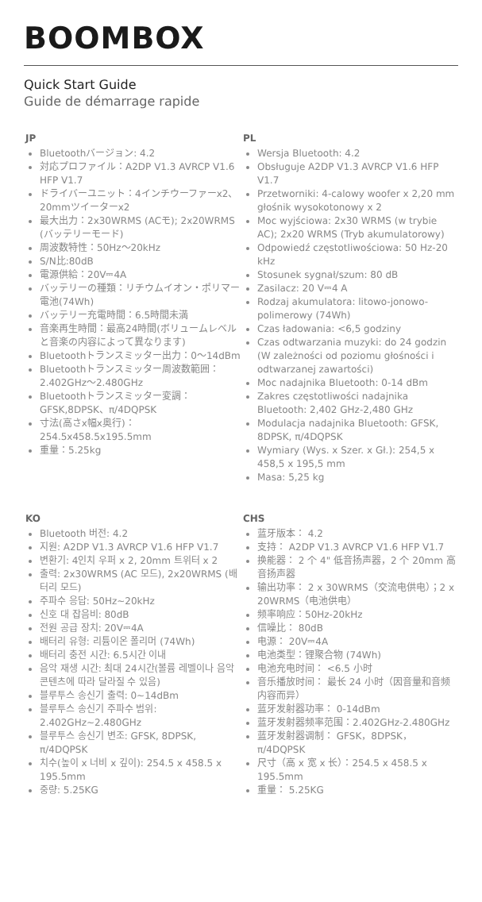BOOMBOX
Quick Start Guide
Guide de démarrage rapide
JP
Bluetoothバージョン: 4.2
対応プロファイル：A2DP V1.3 AVRCP V1.6 HFP V1.7
ドライバーユニット：4インチウーファーx2、20mmツイーターx2
最大出力：2x30WRMS (ACモ); 2x20WRMS (バッテリーモード)
周波数特性：50Hz〜20kHz
S/N比:80dB
電源供給：20V⎓4A
バッテリーの種類：リチウムイオン・ポリマー電池(74Wh)
バッテリー充電時間：6.5時間未満
音楽再生時間：最高24時間(ボリュームレベルと音楽の内容によって異なります)
Bluetoothトランスミッター出力：0〜14dBm
Bluetoothトランスミッター周波数範囲：2.402GHz〜2.480GHz
Bluetoothトランスミッター変調：GFSK,8DPSK、π/4DQPSK
寸法(高さx幅x奥行)：254.5x458.5x195.5mm
重量：5.25kg
PL
Wersja Bluetooth: 4.2
Obsługuje A2DP V1.3 AVRCP V1.6 HFP V1.7
Przetworniki: 4-calowy woofer x 2,20 mm głośnik wysokotonowy x 2
Moc wyjściowa: 2x30 WRMS (w trybie AC); 2x20 WRMS (Tryb akumulatorowy)
Odpowiedź częstotliwościowa: 50 Hz-20 kHz
Stosunek sygnał/szum: 80 dB
Zasilacz: 20 V⎓4 A
Rodzaj akumulatora: litowo-jonowo-polimerowy (74Wh)
Czas ładowania: <6,5 godziny
Czas odtwarzania muzyki: do 24 godzin (W zależności od poziomu głośności i odtwarzanej zawartości)
Moc nadajnika Bluetooth: 0-14 dBm
Zakres częstotliwości nadajnika Bluetooth: 2,402 GHz-2,480 GHz
Modulacja nadajnika Bluetooth: GFSK, 8DPSK, π/4DQPSK
Wymiary (Wys. x Szer. x Gł.): 254,5 x 458,5 x 195,5 mm
Masa: 5,25 kg
KO
Bluetooth 버전: 4.2
지원: A2DP V1.3 AVRCP V1.6 HFP V1.7
변환기: 4인치 우퍼 x 2, 20mm 트위터 x 2
출력: 2x30WRMS (AC 모드), 2x20WRMS (배터리 모드)
주파수 응답: 50Hz~20kHz
신호 대 잡음비: 80dB
전원 공급 장치: 20V⎓4A
배터리 유형: 리튬이온 폴리머 (74Wh)
배터리 충전 시간: 6.5시간 이내
음악 재생 시간: 최대 24시간(볼륨 레벨이나 음악 콘텐츠에 따라 달라질 수 있음)
블루투스 송신기 출력: 0~14dBm
블루투스 송신기 주파수 범위: 2.402GHz~2.480GHz
블루투스 송신기 변조: GFSK, 8DPSK, π/4DQPSK
치수(높이 x 너비 x 깊이): 254.5 x 458.5 x 195.5mm
중량: 5.25KG
CHS
蓝牙版本： 4.2
支持： A2DP V1.3 AVRCP V1.6 HFP V1.7
换能器： 2 个 4" 低音扬声器，2 个 20mm 高音扬声器
输出功率： 2 x 30WRMS（交流电供电）；2 x 20WRMS（电池供电）
频率响应：50Hz-20kHz
信噪比： 80dB
电源： 20V⎓4A
电池类型：锂聚合物 (74Wh)
电池充电时间： <6.5 小时
音乐播放时间： 最长 24 小时（因音量和音频内容而异）
蓝牙发射器功率： 0-14dBm
蓝牙发射器频率范围：2.402GHz-2.480GHz
蓝牙发射器调制： GFSK，8DPSK，π/4DQPSK
尺寸（高 x 宽 x 长）：254.5 x 458.5 x 195.5mm
重量： 5.25KG